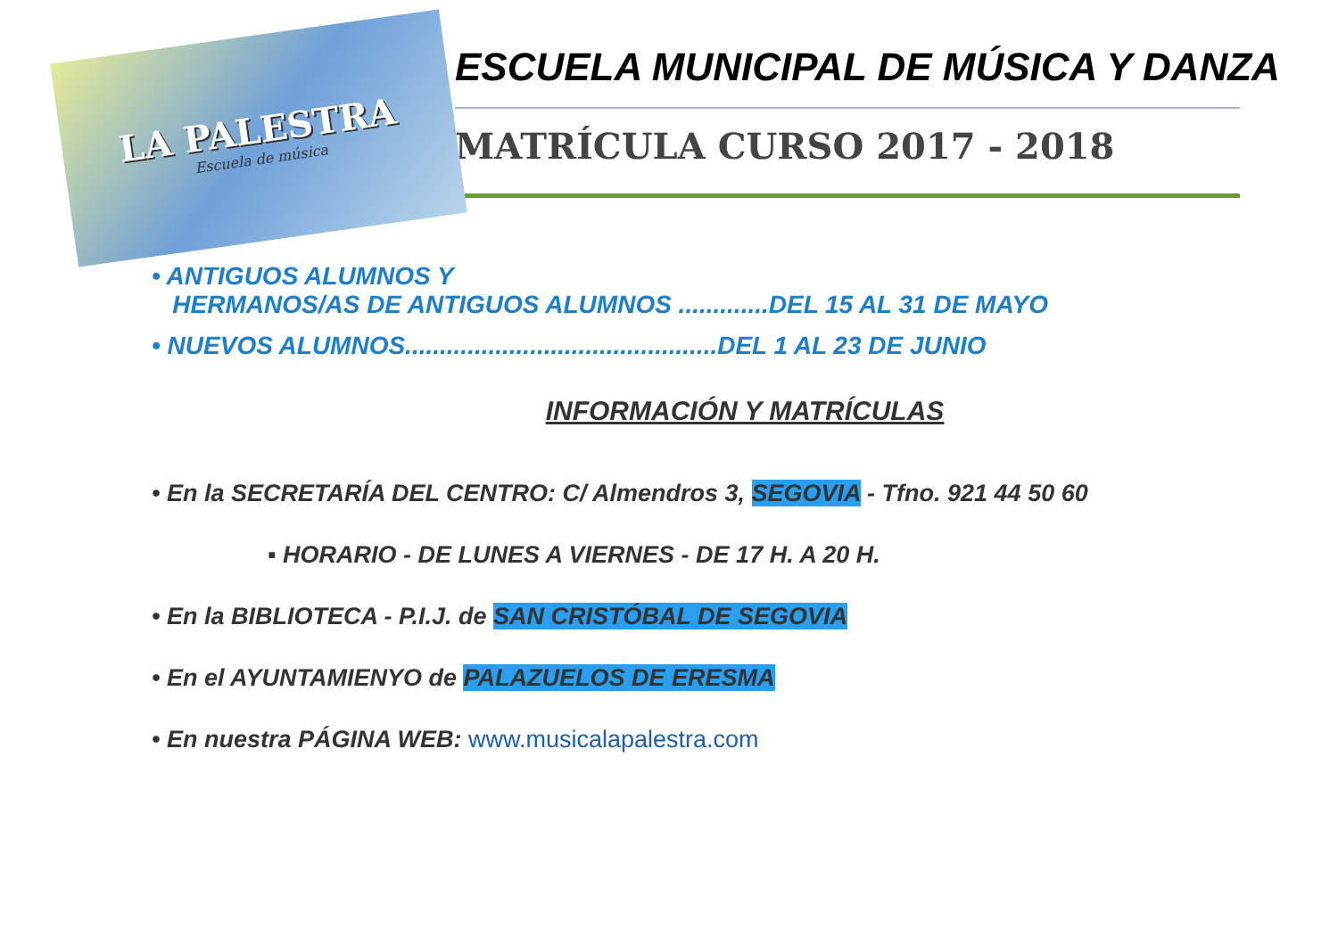LA PALESTRA
Escuela de música
ESCUELA MUNICIPAL DE MÚSICA Y DANZA
MATRÍCULA CURSO 2017 - 2018
• ANTIGUOS ALUMNOS Y
HERMANOS/AS DE ANTIGUOS ALUMNOS .............DEL 15 AL 31 DE MAYO
• NUEVOS ALUMNOS.............................................DEL 1 AL 23 DE JUNIO
INFORMACIÓN Y MATRÍCULAS
• En la SECRETARÍA DEL CENTRO: C/ Almendros 3, SEGOVIA - Tfno. 921 44 50 60
▪ HORARIO - DE LUNES A VIERNES - DE 17 H. A 20 H.
• En la BIBLIOTECA - P.I.J. de SAN CRISTÓBAL DE SEGOVIA
• En el AYUNTAMIENYO de PALAZUELOS DE ERESMA
• En nuestra PÁGINA WEB: www.musicalapalestra.com